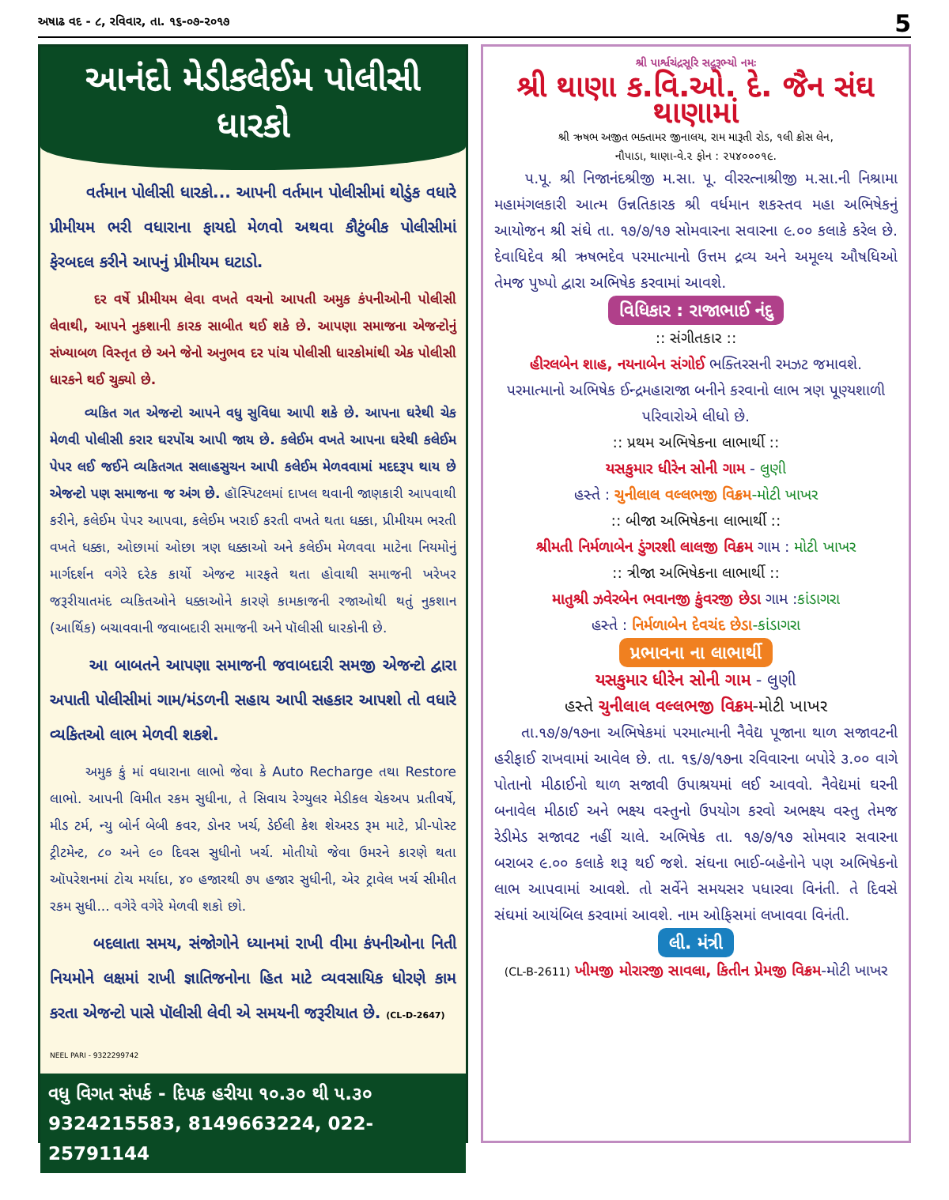અષાઢ વદ - ૮, રવિવાર, તા. ૧૬-૦૭-૨૦૧૭ 5
આનંદો મેડીકલેઈમ પોલીસી ધારકો
વર્તમાન પોલીસી ધારકો... આપની વર્તમાન પોલીસીમાં થોડુંક વધારે પ્રીમીયમ ભરી વધારાના ફાયદો મેળવો અથવા કૌટુંબીક પોલીસીમાં ફેરબદલ કરીને આપનું પ્રીમીયમ ઘટાડો.
દર વર્ષે પ્રીમીયમ લેવા વખતે વચનો આપતી અમુક કંપનીઓની પોલીસી લેવાથી, આપને નુકશાની કારક સાબીત થઈ શકે છે. આપણા સમાજના એજન્ટોનું સંખ્યાબળ વિસ્તૃત છે અને જેનો અનુભવ દર પાંચ પોલીસી ધારકોમાંથી એક પોલીસી ધારકને થઈ ચુક્યો છે.
વ્યકિત ગત એજન્ટો આપને વધુ સુવિધા આપી શકે છે. આપના ઘરેથી ચેક મેળવી પોલીસી કરાર ઘરપોંચ આપી જાય છે. કલેઈમ વખતે આપના ઘરેથી કલેઈમ પેપર લઈ જઈને વ્યકિતગત સલાહસુચન આપી કલેઈમ મેળવવામાં મદદરૂપ થાય છે એજન્ટો પણ સમાજના જ અંગ છે. હૉસ્પિટલમાં દાખલ થવાની જાણકારી આપવાથી કરીને, કલેઈમ પેપર આપવા, કલેઈમ ખરાઈ કરતી વખતે થતા ધક્કા, પ્રીમીયમ ભરતી વખતે ધક્કા, ઓછામાં ઓછા ત્રણ ધક્કાઓ અને કલેઈમ મેળવવા માટેના નિયમોનું માર્ગદર્શન વગેરે દરેક કાર્યો એજન્ટ મારફતે થતા હોવાથી સમાજની ખરેખર જરૂરીયાતમંદ વ્યકિતઓને ધક્કાઓને કારણે કામકાજની રજાઓથી થતું નુકશાન (આર્થિક) બચાવવાની જવાબદારી સમાજની અને પૉલીસી ધારકોની છે.
આ બાબતને આપણા સમાજની જવાબદારી સમજી એજન્ટો દ્વારા અપાતી પોલીસીમાં ગામ/મંડળની સહાય આપી સહકાર આપશો તો વધારે વ્યકિતઓ લાભ મેળવી શકશે.
અમુક કું માં વધારાના લાભો જેવા કે Auto Recharge તથા Restore લાભો. આપની વિમીત રકમ સુધીના, તે સિવાય રેગ્યુલર મેડીકલ ચેકઅપ પ્રતીવર્ષે, મીડ ટર્મ, ન્યુ બોર્ન બેબી કવર, ડોનર ખર્ચ, ડેઈલી કેશ શેઅરડ રૂમ માટે, પ્રી-પોસ્ટ ટ્રીટમેન્ટ, ૮૦ અને ૯૦ દિવસ સુધીનો ખર્ચ. મોતીયો જેવા ઉમરને કારણે થતા ઑપરેશનમાં ટોચ મર્યાદા, ૪૦ હજારથી ૭૫ હજાર સુધીની, એર ટ્રાવેલ ખર્ચ સીમીત રકમ સુધી... વગેરે વગેરે મેળવી શકો છો.
બદલાતા સમય, સંજોગોને ધ્યાનમાં રાખી વીમા કંપનીઓના નિતી નિયમોને લક્ષમાં રાખી જ્ઞાતિજનોના હિત માટે વ્યવસાયિક ધોરણે કામ કરતા એજન્ટો પાસે પૉલીસી લેવી એ સમયની જરૂરીયાત છે. (CL-D-2647)
NEEL PARI - 9322299742
વધુ વિગત સંપર્ક - દિપક હરીયા ૧૦.૩૦ થી ૫.૩૦
9324215583, 8149663224, 022-25791144
શ્રી પાર્શ્વચંદ્રસૂરિ સદ્ગુરૂભ્યો નમઃ
શ્રી થાણા ક.વિ.ઓ. દે. જૈન સંઘ થાણામાં
શ્રી ઋષભ અજીત ભક્તામર જીનાલય, રામ મારૂતી રોડ, ૧લી ક્રોસ લેન,
નૌપાડા, થાણા-વે.૨ ફોન : ૨૫૪૦૦૦૧૯.
પ.પૂ. શ્રી નિજાનંદશ્રીજી મ.સા. પૂ. વીરરત્નાશ્રીજી મ.સા.ની નિશ્રામા મહામંગલકારી આત્મ ઉન્નતિકારક શ્રી વર્ધમાન શકસ્તવ મહા અભિષેકનું આયોજન શ્રી સંઘે તા. ૧૭/૭/૧૭ સોમવારના સવારના ૯.૦૦ કલાકે કરેલ છે. દેવાધિદેવ શ્રી ઋષભદેવ પરમાત્માનો ઉત્તમ દ્રવ્ય અને અમૂલ્ય ઔષધિઓ તેમજ પુષ્પો દ્વારા અભિષેક કરવામાં આવશે.
વિધિકાર : રાજાભાઈ નંદુ
:: સંગીતકાર ::
હીરલબેન શાહ, નયનાબેન સંગોઈ ભક્તિરસની રમઝટ જમાવશે.
પરમાત્માનો અભિષેક ઈન્દ્રમહારાજા બનીને કરવાનો લાભ ત્રણ પૂણ્યશાળી પરિવારોએ લીધો છે.
:: પ્રથમ અભિષેકના લાભાર્થી ::
યસકુમાર ધીરેન સોની ગામ - લુણી
હસ્તે : ચુનીલાલ વલ્લભજી વિક્રમ-મોટી ખાખર
:: બીજા અભિષેકના લાભાર્થી ::
શ્રીમતી નિર્મળાબેન ડુંગરશી લાલજી વિક્રમ ગામ : મોટી ખાખર
:: ત્રીજા અભિષેકના લાભાર્થી ::
માતુશ્રી ઝવેરબેન ભવાનજી કુંવરજી છેડા ગામ :કાંડાગરા
હસ્તે : નિર્મળાબેન દેવચંદ છેડા-કાંડાગરા
પ્રભાવના ના લાભાર્થી
યસકુમાર ધીરેન સોની ગામ - લુણી
હસ્તે ચુનીલાલ વલ્લભજી વિક્રમ-મોટી ખાખર
તા.૧૭/૭/૧૭ના અભિષેકમાં પરમાત્માની નૈવેદ્ય પૂજાના થાળ સજાવટની હરીફાઈ રાખવામાં આવેલ છે. તા. ૧૬/૭/૧૭ના રવિવારના બપોરે ૩.૦૦ વાગે પોતાનો મીઠાઈનો થાળ સજાવી ઉપાશ્રયમાં લઈ આવવો. નૈવેદ્યમાં ઘરની બનાવેલ મીઠાઈ અને ભક્ષ્ય વસ્તુનો ઉપયોગ કરવો અભક્ષ્ય વસ્તુ તેમજ રેડીમેડ સજાવટ નહીં ચાલે. અભિષેક તા. ૧૭/૭/૧૭ સોમવાર સવારના બરાબર ૯.૦૦ કલાકે શરૂ થઈ જશે. સંઘના ભાઈ-બહેનોને પણ અભિષેકનો લાભ આપવામાં આવશે. તો સર્વેને સમયસર પધારવા વિનંતી. તે દિવસે સંઘમાં આયંબિલ કરવામાં આવશે. નામ ઓફિસમાં લખાવવા વિનંતી.
લી. મંત્રી
(CL-B-2611) ખીમજી મોરારજી સાવલા, કિતીન પ્રેમજી વિક્રમ-મોટી ખાખર